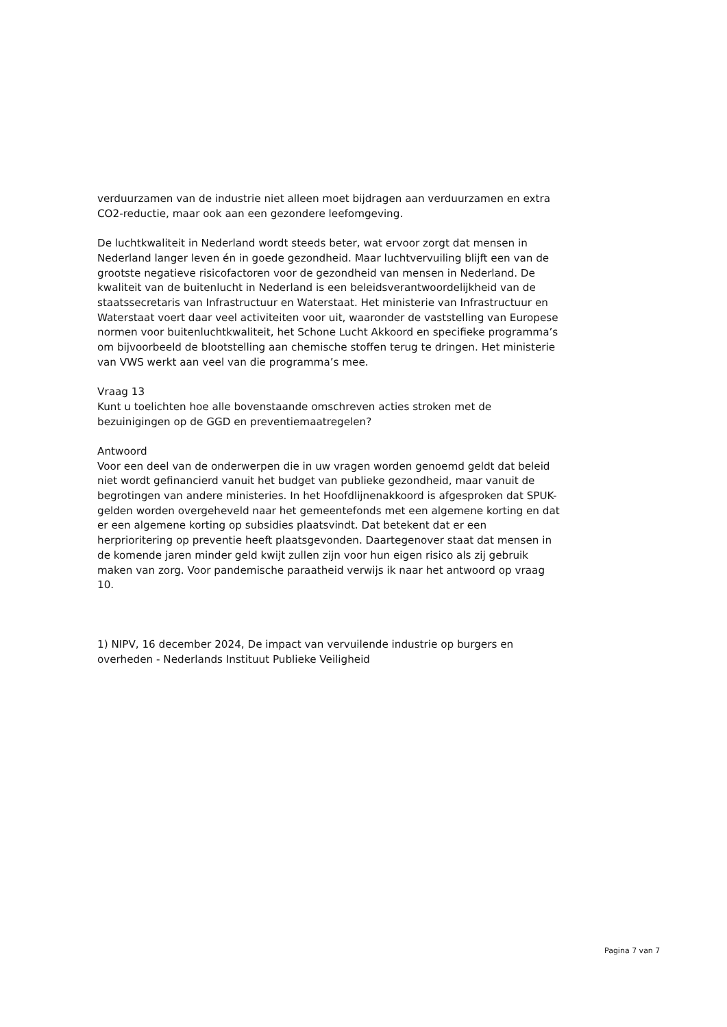verduurzamen van de industrie niet alleen moet bijdragen aan verduurzamen en extra CO2-reductie, maar ook aan een gezondere leefomgeving.
De luchtkwaliteit in Nederland wordt steeds beter, wat ervoor zorgt dat mensen in Nederland langer leven én in goede gezondheid. Maar luchtvervuiling blijft een van de grootste negatieve risicofactoren voor de gezondheid van mensen in Nederland. De kwaliteit van de buitenlucht in Nederland is een beleidsverantwoordelijkheid van de staatssecretaris van Infrastructuur en Waterstaat. Het ministerie van Infrastructuur en Waterstaat voert daar veel activiteiten voor uit, waaronder de vaststelling van Europese normen voor buitenluchtkwaliteit, het Schone Lucht Akkoord en specifieke programma’s om bijvoorbeeld de blootstelling aan chemische stoffen terug te dringen. Het ministerie van VWS werkt aan veel van die programma’s mee.
Vraag 13
Kunt u toelichten hoe alle bovenstaande omschreven acties stroken met de bezuinigingen op de GGD en preventiemaatregelen?
Antwoord
Voor een deel van de onderwerpen die in uw vragen worden genoemd geldt dat beleid niet wordt gefinancierd vanuit het budget van publieke gezondheid, maar vanuit de begrotingen van andere ministeries. In het Hoofdlijnenakkoord is afgesproken dat SPUK-gelden worden overgeheveld naar het gemeentefonds met een algemene korting en dat er een algemene korting op subsidies plaatsvindt. Dat betekent dat er een herprioritering op preventie heeft plaatsgevonden. Daartegenover staat dat mensen in de komende jaren minder geld kwijt zullen zijn voor hun eigen risico als zij gebruik maken van zorg. Voor pandemische paraatheid verwijs ik naar het antwoord op vraag 10.
1) NIPV, 16 december 2024, De impact van vervuilende industrie op burgers en overheden - Nederlands Instituut Publieke Veiligheid
Pagina 7 van 7